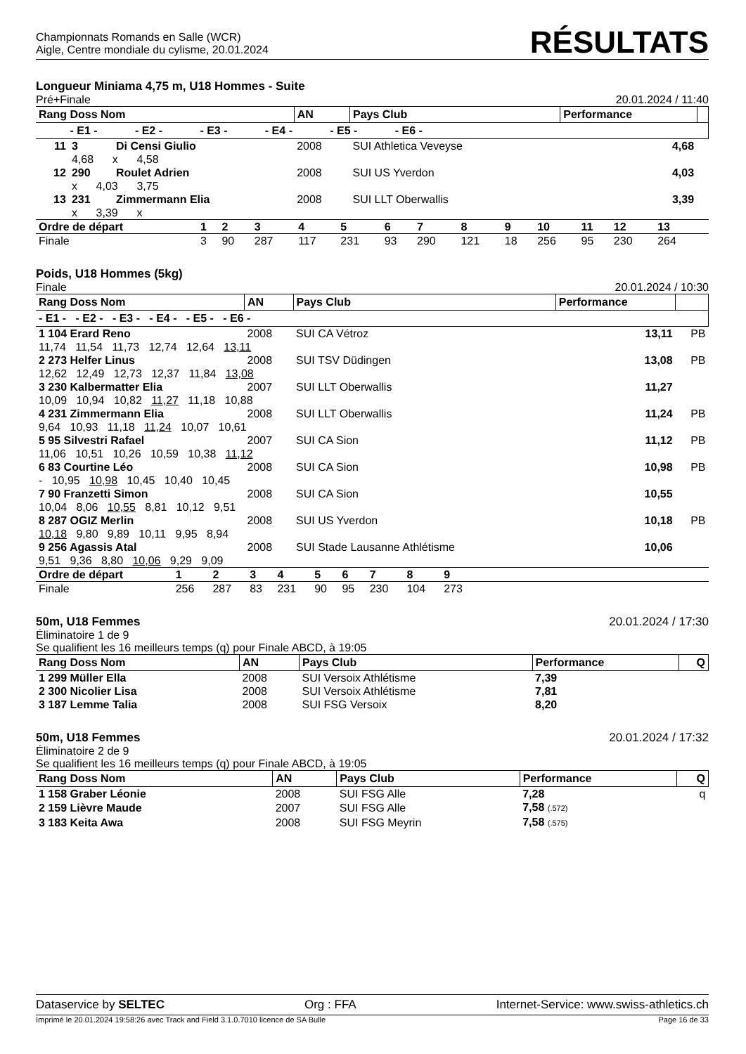Championnats Romands en Salle (WCR)
Aigle, Centre mondiale du cylisme, 20.01.2024
RÉSULTATS
Longueur Miniama 4,75 m, U18 Hommes - Suite
Pré+Finale 20.01.2024 / 11:40
| Rang Doss Nom | | | AN | Pays Club | Performance | |
| --- | --- | --- | --- | --- | --- | --- |
| - E1 - - E2 - - E3 - - E4 - - E5 - - E6 - | | | | | | |
| 11 | 3 | Di Censi Giulio | 2008 | SUI Athletica Veveyse | 4,68 | |
| | 4,68 x 4,58 | | | | | |
| 12 | 290 | Roulet Adrien | 2008 | SUI US Yverdon | 4,03 | |
| | x 4,03 3,75 | | | | | |
| 13 | 231 | Zimmermann Elia | 2008 | SUI LLT Oberwallis | 3,39 | |
| | x 3,39 x | | | | | |
| Ordre de départ | 1 | 2 | 3 | 4 | 5 | 6 | 7 | 8 | 9 | 10 | 11 | 12 | 13 | |
| Finale | 3 | 90 | 287 | 117 | 231 | 93 | 290 | 121 | 18 | 256 | 95 | 230 | 264 | |
Poids, U18 Hommes (5kg)
Finale 20.01.2024 / 10:30
| Rang Doss Nom | AN | Pays Club | Performance | |
| --- | --- | --- | --- | --- |
| - E1 - - E2 - - E3 - - E4 - - E5 - - E6 - | | | | |
| 1 104 Erard Reno | 2008 | SUI CA Vétroz | 13,11 | PB |
| 11,74 11,54 11,73 12,74 12,64 13,11 | | | | |
| 2 273 Helfer Linus | 2008 | SUI TSV Düdingen | 13,08 | PB |
| 12,62 12,49 12,73 12,37 11,84 13,08 | | | | |
| 3 230 Kalbermatter Elia | 2007 | SUI LLT Oberwallis | 11,27 | |
| 10,09 10,94 10,82 11,27 11,18 10,88 | | | | |
| 4 231 Zimmermann Elia | 2008 | SUI LLT Oberwallis | 11,24 | PB |
| 9,64 10,93 11,18 11,24 10,07 10,61 | | | | |
| 5 95 Silvestri Rafael | 2007 | SUI CA Sion | 11,12 | PB |
| 11,06 10,51 10,26 10,59 10,38 11,12 | | | | |
| 6 83 Courtine Léo | 2008 | SUI CA Sion | 10,98 | PB |
| - 10,95 10,98 10,45 10,40 10,45 | | | | |
| 7 90 Franzetti Simon | 2008 | SUI CA Sion | 10,55 | |
| 10,04 8,06 10,55 8,81 10,12 9,51 | | | | |
| 8 287 OGIZ Merlin | 2008 | SUI US Yverdon | 10,18 | PB |
| 10,18 9,80 9,89 10,11 9,95 8,94 | | | | |
| 9 256 Agassis Atal | 2008 | SUI Stade Lausanne Athlétisme | 10,06 | |
| 9,51 9,36 8,80 10,06 9,29 9,09 | | | | |
| Ordre de départ | 1 | 2 | 3 | 4 | 5 | 6 | 7 | 8 | 9 | |
| Finale | 256 | 287 | 83 | 231 | 90 | 95 | 230 | 104 | 273 | |
50m, U18 Femmes 20.01.2024 / 17:30
Éliminatoire 1 de 9
Se qualifient les 16 meilleurs temps (q) pour Finale ABCD, à 19:05
| Rang Doss Nom | AN | Pays Club | Performance | Q |
| --- | --- | --- | --- | --- |
| 1 299 Müller Ella | 2008 | SUI Versoix Athlétisme | 7,39 | |
| 2 300 Nicolier Lisa | 2008 | SUI Versoix Athlétisme | 7,81 | |
| 3 187 Lemme Talia | 2008 | SUI FSG Versoix | 8,20 | |
50m, U18 Femmes 20.01.2024 / 17:32
Éliminatoire 2 de 9
Se qualifient les 16 meilleurs temps (q) pour Finale ABCD, à 19:05
| Rang Doss Nom | AN | Pays Club | Performance | Q |
| --- | --- | --- | --- | --- |
| 1 158 Graber Léonie | 2008 | SUI FSG Alle | 7,28 | q |
| 2 159 Lièvre Maude | 2007 | SUI FSG Alle | 7,58 (.572) | |
| 3 183 Keita Awa | 2008 | SUI FSG Meyrin | 7,58 (.575) | |
Dataservice by SELTEC Org : FFA Internet-Service: www.swiss-athletics.ch
Imprimé le 20.01.2024 19:58:26 avec Track and Field 3.1.0.7010 licence de SA Bulle Page 16 de 33